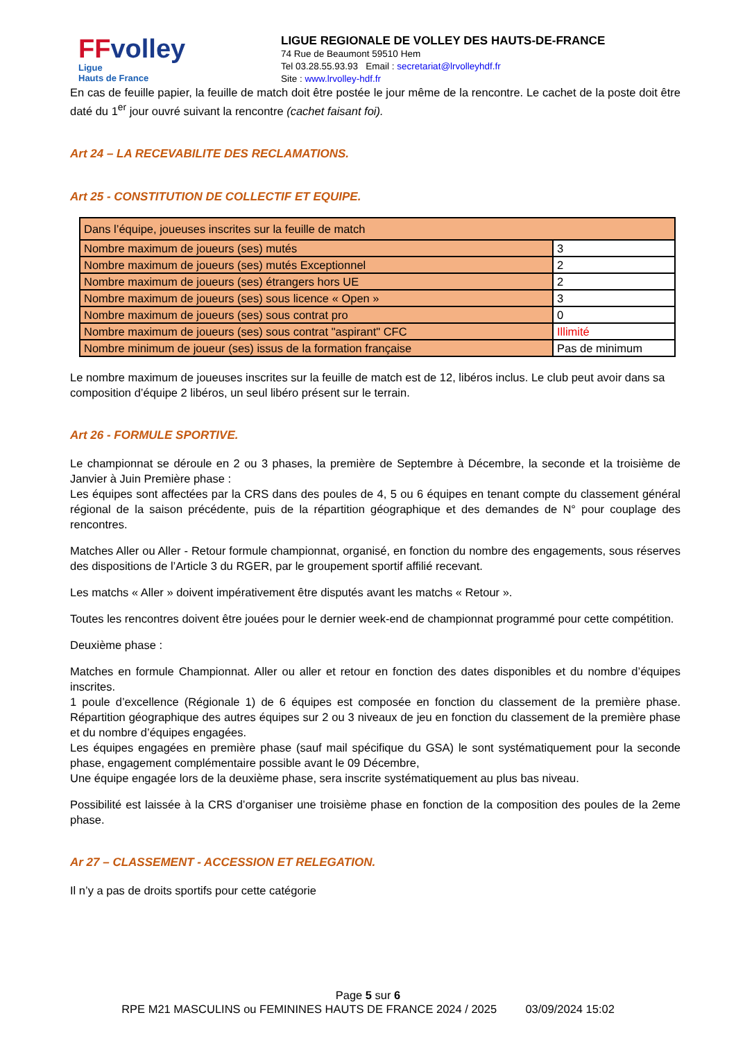FFvolley
Ligue
Hauts de France
LIGUE REGIONALE DE VOLLEY DES HAUTS-DE-FRANCE
74 Rue de Beaumont 59510 Hem
Tel 03.28.55.93.93 Email : secretariat@lrvolleyhdf.fr
Site : www.lrvolley-hdf.fr
En cas de feuille papier, la feuille de match doit être postée le jour même de la rencontre. Le cachet de la poste doit être daté du 1<sup>er</sup> jour ouvré suivant la rencontre (cachet faisant foi).
Art 24 – LA RECEVABILITE DES RECLAMATIONS.
Art 25 - CONSTITUTION DE COLLECTIF ET EQUIPE.
| Dans l’équipe, joueuses inscrites sur la feuille de match | |
| Nombre maximum de joueurs (ses) mutés | 3 |
| Nombre maximum de joueurs (ses) mutés Exceptionnel | 2 |
| Nombre maximum de joueurs (ses) étrangers hors UE | 2 |
| Nombre maximum de joueurs (ses) sous licence « Open » | 3 |
| Nombre maximum de joueurs (ses) sous contrat pro | 0 |
| Nombre maximum de joueurs (ses) sous contrat "aspirant" CFC | Illimité |
| Nombre minimum de joueur (ses) issus de la formation française | Pas de minimum |
Le nombre maximum de joueuses inscrites sur la feuille de match est de 12, libéros inclus. Le club peut avoir dans sa composition d’équipe 2 libéros, un seul libéro présent sur le terrain.
Art 26 - FORMULE SPORTIVE.
Le championnat se déroule en 2 ou 3 phases, la première de Septembre à Décembre, la seconde et la troisième de Janvier à Juin Première phase :
Les équipes sont affectées par la CRS dans des poules de 4, 5 ou 6 équipes en tenant compte du classement général régional de la saison précédente, puis de la répartition géographique et des demandes de N° pour couplage des rencontres.
Matches Aller ou Aller - Retour formule championnat, organisé, en fonction du nombre des engagements, sous réserves des dispositions de l’Article 3 du RGER, par le groupement sportif affilié recevant.
Les matchs « Aller » doivent impérativement être disputés avant les matchs « Retour ».
Toutes les rencontres doivent être jouées pour le dernier week-end de championnat programmé pour cette compétition.
Deuxième phase :
Matches en formule Championnat. Aller ou aller et retour en fonction des dates disponibles et du nombre d’équipes inscrites.
1 poule d’excellence (Régionale 1) de 6 équipes est composée en fonction du classement de la première phase. Répartition géographique des autres équipes sur 2 ou 3 niveaux de jeu en fonction du classement de la première phase et du nombre d’équipes engagées.
Les équipes engagées en première phase (sauf mail spécifique du GSA) le sont systématiquement pour la seconde phase, engagement complémentaire possible avant le 09 Décembre,
Une équipe engagée lors de la deuxième phase, sera inscrite systématiquement au plus bas niveau.
Possibilité est laissée à la CRS d’organiser une troisième phase en fonction de la composition des poules de la 2eme phase.
Ar 27 – CLASSEMENT - ACCESSION ET RELEGATION.
Il n’y a pas de droits sportifs pour cette catégorie
Page 5 sur 6
RPE M21 MASCULINS ou FEMININES HAUTS DE FRANCE 2024 / 2025 03/09/2024 15:02